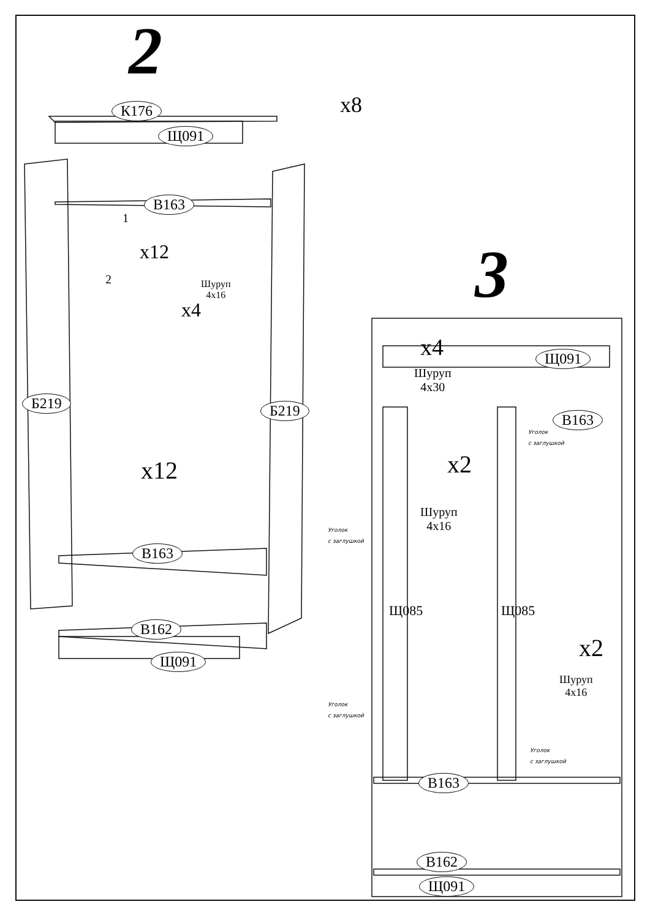2
К176
Щ091
x8
В163
1
x12
2
Шуруп
4x16
x4
Б219
Б219
x12
В163
В162
Щ091
3
x4 Щ091
Шуруп
4x30
В163
Уголок
с заглушкой
x2
Шуруп
4x16
Уголок
с заглушкой
Щ085 Щ085
x2
Шуруп
4x16
Уголок
с заглушкой
Уголок
с заглушкой
В163
В162
Щ091